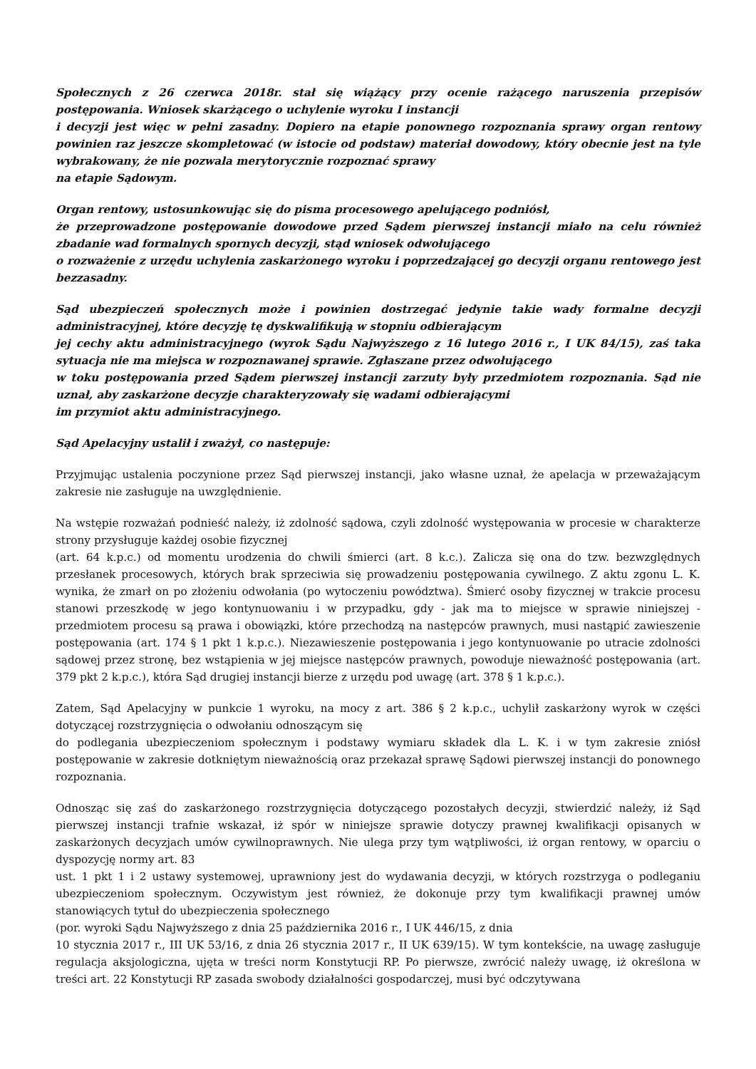Społecznych z 26 czerwca 2018r. stał się wiążący przy ocenie rażącego naruszenia przepisów postępowania. Wniosek skarżącego o uchylenie wyroku I instancji
i decyzji jest więc w pełni zasadny. Dopiero na etapie ponownego rozpoznania sprawy organ rentowy powinien raz jeszcze skompletować (w istocie od podstaw) materiał dowodowy, który obecnie jest na tyle wybrakowany, że nie pozwala merytorycznie rozpoznać sprawy
na etapie Sądowym.
Organ rentowy, ustosunkowując się do pisma procesowego apelującego podniósł,
że przeprowadzone postępowanie dowodowe przed Sądem pierwszej instancji miało na celu również zbadanie wad formalnych spornych decyzji, stąd wniosek odwołującego
o rozważenie z urzędu uchylenia zaskarżonego wyroku i poprzedzającej go decyzji organu rentowego jest bezzasadny.
Sąd ubezpieczeń społecznych może i powinien dostrzegać jedynie takie wady formalne decyzji administracyjnej, które decyzję tę dyskwalifikują w stopniu odbierającym
jej cechy aktu administracyjnego (wyrok Sądu Najwyższego z 16 lutego 2016 r., I UK 84/15), zaś taka sytuacja nie ma miejsca w rozpoznawanej sprawie. Zgłaszane przez odwołującego
w toku postępowania przed Sądem pierwszej instancji zarzuty były przedmiotem rozpoznania. Sąd nie uznał, aby zaskarżone decyzje charakteryzowały się wadami odbierającymi
im przymiot aktu administracyjnego.
Sąd Apelacyjny ustalił i zważył, co następuje:
Przyjmując ustalenia poczynione przez Sąd pierwszej instancji, jako własne uznał, że apelacja w przeważającym zakresie nie zasługuje na uwzględnienie.
Na wstępie rozważań podnieść należy, iż zdolność sądowa, czyli zdolność występowania w procesie w charakterze strony przysługuje każdej osobie fizycznej
(art. 64 k.p.c.) od momentu urodzenia do chwili śmierci (art. 8 k.c.). Zalicza się ona do tzw. bezwzględnych przesłanek procesowych, których brak sprzeciwia się prowadzeniu postępowania cywilnego. Z aktu zgonu L. K. wynika, że zmarł on po złożeniu odwołania (po wytoczeniu powództwa). Śmierć osoby fizycznej w trakcie procesu stanowi przeszkodę w jego kontynuowaniu i w przypadku, gdy - jak ma to miejsce w sprawie niniejszej - przedmiotem procesu są prawa i obowiązki, które przechodzą na następców prawnych, musi nastąpić zawieszenie postępowania (art. 174 § 1 pkt 1 k.p.c.). Niezawieszenie postępowania i jego kontynuowanie po utracie zdolności sądowej przez stronę, bez wstąpienia w jej miejsce następców prawnych, powoduje nieważność postępowania (art. 379 pkt 2 k.p.c.), która Sąd drugiej instancji bierze z urzędu pod uwagę (art. 378 § 1 k.p.c.).
Zatem, Sąd Apelacyjny w punkcie 1 wyroku, na mocy z art. 386 § 2 k.p.c., uchylił zaskarżony wyrok w części dotyczącej rozstrzygnięcia o odwołaniu odnoszącym się
do podlegania ubezpieczeniom społecznym i podstawy wymiaru składek dla L. K. i w tym zakresie zniósł postępowanie w zakresie dotkniętym nieważnością oraz przekazał sprawę Sądowi pierwszej instancji do ponownego rozpoznania.
Odnosząc się zaś do zaskarżonego rozstrzygnięcia dotyczącego pozostałych decyzji, stwierdzić należy, iż Sąd pierwszej instancji trafnie wskazał, iż spór w niniejsze sprawie dotyczy prawnej kwalifikacji opisanych w zaskarżonych decyzjach umów cywilnoprawnych. Nie ulega przy tym wątpliwości, iż organ rentowy, w oparciu o dyspozycję normy art. 83
ust. 1 pkt 1 i 2 ustawy systemowej, uprawniony jest do wydawania decyzji, w których rozstrzyga o podleganiu ubezpieczeniom społecznym. Oczywistym jest również, że dokonuje przy tym kwalifikacji prawnej umów stanowiących tytuł do ubezpieczenia społecznego
(por. wyroki Sądu Najwyższego z dnia 25 października 2016 r., I UK 446/15, z dnia
10 stycznia 2017 r., III UK 53/16, z dnia 26 stycznia 2017 r., II UK 639/15). W tym kontekście, na uwagę zasługuje regulacja aksjologiczna, ujęta w treści norm Konstytucji RP. Po pierwsze, zwrócić należy uwagę, iż określona w treści art. 22 Konstytucji RP zasada swobody działalności gospodarczej, musi być odczytywana